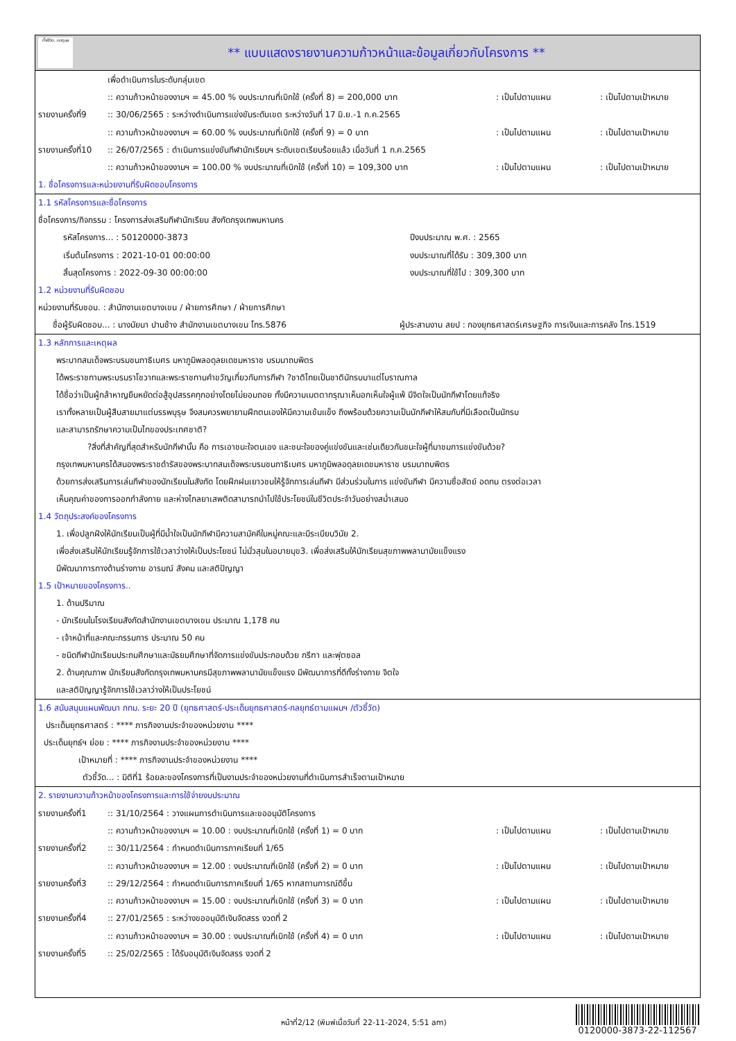ทั้งชีวิต..เราดูแล
** แบบแสดงรายงานความก้าวหน้าและข้อมูลเกี่ยวกับโครงการ **
เพื่อดำเนินการในระดับกลุ่มเขต
:: ความก้าวหน้าของงานฯ = 45.00 % งบประมาณที่เบิกใช้ (ครั้งที่ 8) = 200,000 บาท: เป็นไปตามแผน: เป็นไปตามเป้าหมาย
รายงานครั้งที่9:: 30/06/2565 : ระหว่างดำเนินการแข่งขันระดับเขต ระหว่างวันที่ 17 มิ.ย.-1 ก.ค.2565
:: ความก้าวหน้าของงานฯ = 60.00 % งบประมาณที่เบิกใช้ (ครั้งที่ 9) = 0 บาท: เป็นไปตามแผน: เป็นไปตามเป้าหมาย
รายงานครั้งที่10:: 26/07/2565 : ดำเนินการแข่งขันกีฬานักเรียนฯ ระดับเขตเรียบร้อยแล้ว เมื่อวันที่ 1 ก.ค.2565
:: ความก้าวหน้าของงานฯ = 100.00 % งบประมาณที่เบิกใช้ (ครั้งที่ 10) = 109,300 บาท: เป็นไปตามแผน: เป็นไปตามเป้าหมาย
1. ชื่อโครงการและหน่วยงานที่รับผิดชอบโครงการ
1.1 รหัสโครงการและชื่อโครงการ
ชื่อโครงการ/กิจกรรม : โครงการส่งเสริมกีฬานักเรียน สังกัดกรุงเทพมหานคร
รหัสโครงการ... : 50120000-3873 ปีงบประมาณ พ.ศ. : 2565
เริ่มต้นโครงการ : 2021-10-01 00:00:00 งบประมาณที่ได้รับ : 309,300 บาท
สิ้นสุดโครงการ : 2022-09-30 00:00:00 งบประมาณที่ใช้ไป : 309,300 บาท
1.2 หน่วยงานที่รับผิดชอบ
หน่วยงานที่รับชอบ. : สำนักงานเขตบางเขน / ฝ่ายการศึกษา / ฝ่ายการศึกษา
ชื่อผู้รับผิดชอบ... : นางนัยนา ปานช้าง สำนักงานเขตบางเขน โทร.5876 ผู้ประสานงาน สยป : กองยุทธศาสตร์เศรษฐกิจ การเงินและการคลัง โทร.1519
1.3 หลักการและเหตุผล
พระบาทสมเด็จพระบรมชนกาธิเบศร มหาภูมิพลอดุลยเดชมหาราช บรมนาถบพิตร
ได้พระราชทานพระบรมราโชวาทและพระราชทานคำขวัญเกี่ยวกับการกีฬา ?ชาติไทยเป็นชาตินักรบมาแต่โบราณกาล
ได้ชื่อว่าเป็นผู้กล้าหาญยืนหยัดต่อสู้อุปสรรคทุกอย่างโดยไม่ยอมถอย ทั้งมีความเมตตากรุณาเห็นอกเห็นใจผู้แพ้ มีจิตใจเป็นนักกีฬาโดยแท้จริง
เราทั้งหลายเป็นผู้สืบสายมาแต่บรรพบุรุษ จึงสมควรพยายามฝึกตนเองให้มีความเข้มแข็ง ถึงพร้อมด้วยความเป็นนักกีฬาให้สมกับที่มีเลือดเป็นนักรบ
และสามารถรักษาความเป็นไทของประเทศชาติ?
?สิ่งที่สำคัญที่สุดสำหรับนักกีฬานั้น คือ การเอาชนะใจตนเอง และชนะใจของคู่แข่งขันและเช่นเดียวกันชนะใจผู้ที่มาชมการแข่งขันด้วย?
กรุงเทพมหานครได้สนองพระราชดำรัสของพระบาทสมเด็จพระบรมชนกาธิเบศร มหาภูมิพลอดุลยเดชมหาราช บรมนาถบพิตร
ด้วยการส่งเสริมการเล่นกีฬาของนักเรียนในสังกัด โดยฝึกฝนเยาวชนให้รู้จักการเล่นกีฬา มีส่วนร่วมในการ แข่งขันกีฬา มีความซื่อสัตย์ อดทน ตรงต่อเวลา
เห็นคุณค่าของการออกกำลังกาย และห่างไกลยาเสพติดสามารถนำไปใช้ประโยชน์ในชีวิตประจำวันอย่างสม่ำเสมอ
1.4 วัตถุประสงค์ของโครงการ
1. เพื่อปลูกฝังให้นักเรียนเป็นผู้ที่มีน้ำใจเป็นนักกีฬามีความสามัคคีในหมู่คณะและมีระเบียบวินัย 2.
เพื่อส่งเสริมให้นักเรียนรู้จักการใช้เวลาว่างให้เป็นประโยชน์ ไม่มั่วสุมในอบายมุข3. เพื่อส่งเสริมให้นักเรียนสุขภาพพลานามัยแข็งแรง
มีพัฒนาการทางด้านร่างกาย อารมณ์ สังคม และสติปัญญา
1.5 เป้าหมายของโครงการ..
1. ด้านปริมาณ
- นักเรียนในโรงเรียนสังกัดสำนักงานเขตบางเขน ประมาณ 1,178 คน
- เจ้าหน้าที่และคณะกรรมการ ประมาณ 50 คน
- ชนิดกีฬานักเรียนประถมศึกษาและมัธยมศึกษาที่จัดการแข่งขันประกอบด้วย กรีฑา และฟุตซอล
2. ด้านคุณภาพ นักเรียนสังกัดกรุงเทพมหานครมีสุขภาพพลานามัยแข็งแรง มีพัฒนาการที่ดีทั้งร่างกาย จิตใจ
และสติปัญญารู้จักการใช้เวลาว่างให้เป็นประโยชน์
1.6 สนับสนุนแผนพัฒนา กทม. ระยะ 20 ปี (ยุทธศาสตร์-ประเด็นยุทธศาสตร์-กลยุทธ์ตามแผนฯ /ตัวชี้วัด)
ประเด็นยุทธศาสตร์ : **** ภารกิจงานประจำของหน่วยงาน ****
ประเด็นยุทธ์ฯ ย่อย : **** ภารกิจงานประจำของหน่วยงาน ****
เป้าหมายที่ : **** ภารกิจงานประจำของหน่วยงาน ****
ตัวชี้วัด... : มิติที่1 ร้อยละของโครงการที่เป็นงานประจำของหน่วยงานที่ดำเนินการสำเร็จตามเป้าหมาย
2. รายงานความก้าวหน้าของโครงการและการใช้จ่ายงบประมาณ
รายงานครั้งที่1:: 31/10/2564 : วางแผนการดำเนินการและขออนุมัติโครงการ
:: ความก้าวหน้าของงานฯ = 10.00 : งบประมาณที่เบิกใช้ (ครั้งที่ 1) = 0 บาท: เป็นไปตามแผน: เป็นไปตามเป้าหมาย
รายงานครั้งที่2:: 30/11/2564 : กำหนดดำเนินการภาคเรียนที่ 1/65
:: ความก้าวหน้าของงานฯ = 12.00 : งบประมาณที่เบิกใช้ (ครั้งที่ 2) = 0 บาท: เป็นไปตามแผน: เป็นไปตามเป้าหมาย
รายงานครั้งที่3:: 29/12/2564 : กำหนดดำเนินการภาคเรียนที่ 1/65 หากสถานการณ์ดีขึ้น
:: ความก้าวหน้าของงานฯ = 15.00 : งบประมาณที่เบิกใช้ (ครั้งที่ 3) = 0 บาท: เป็นไปตามแผน: เป็นไปตามเป้าหมาย
รายงานครั้งที่4:: 27/01/2565 : ระหว่างขออนุมัติเงินจัดสรร งวดที่ 2
:: ความก้าวหน้าของงานฯ = 30.00 : งบประมาณที่เบิกใช้ (ครั้งที่ 4) = 0 บาท: เป็นไปตามแผน: เป็นไปตามเป้าหมาย
รายงานครั้งที่5:: 25/02/2565 : ได้รับอนุมัติเงินจัดสรร งวดที่ 2
หน้าที่2/12 (พิมพ์เมื่อวันที่ 22-11-2024, 5:51 am)
0120000-3873-22-112567